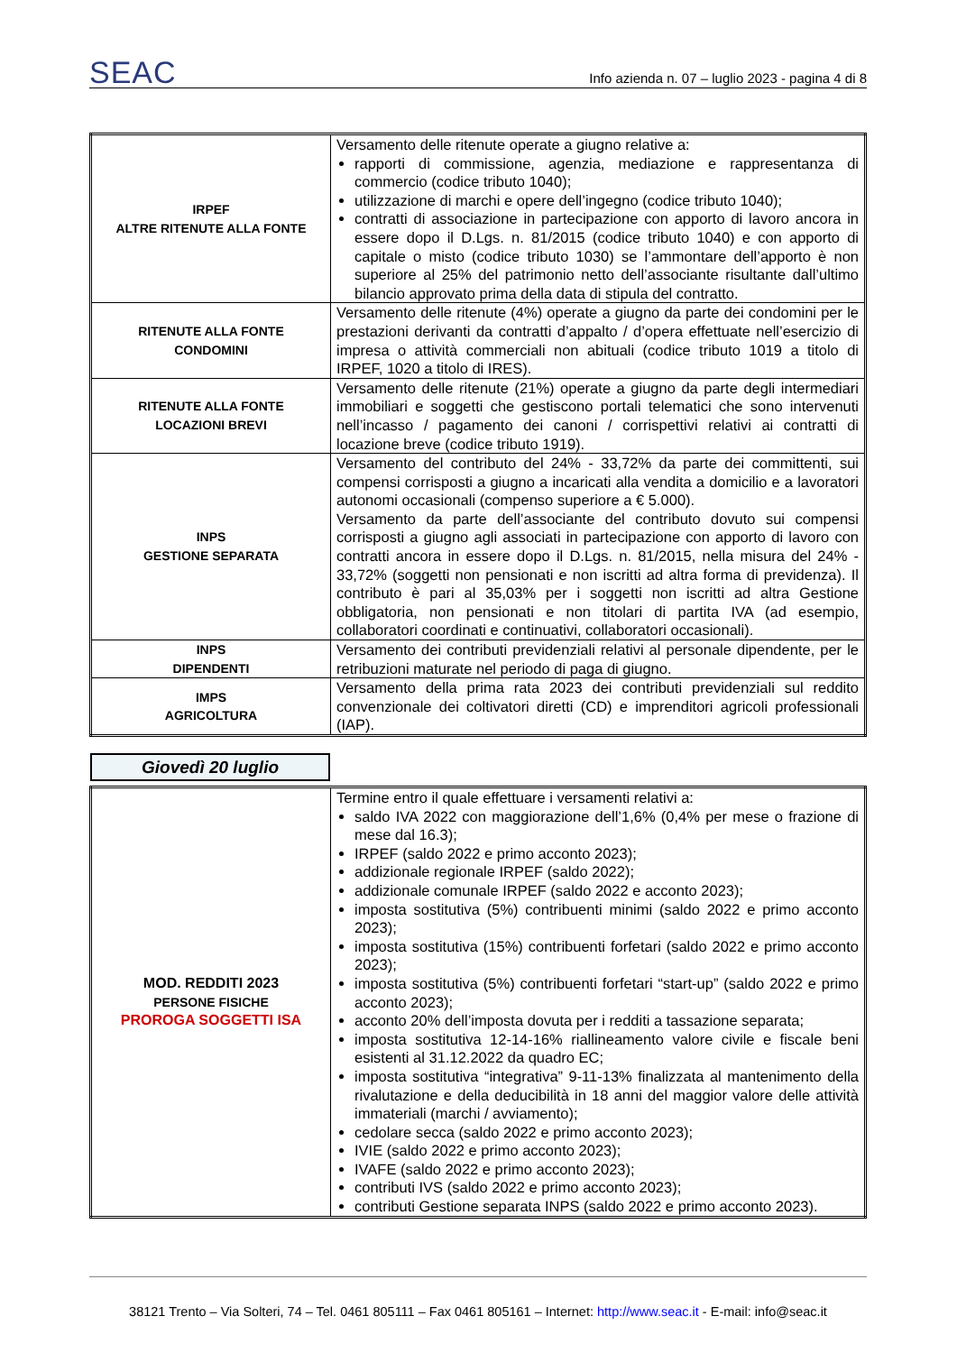SEAC Info azienda n. 07 – luglio 2023 - pagina 4 di 8
| IRPEF ALTRE RITENUTE ALLA FONTE | Versamento delle ritenute operate a giugno relative a: rapporti di commissione, agenzia, mediazione e rappresentanza di commercio (codice tributo 1040); utilizzazione di marchi e opere dell’ingegno (codice tributo 1040); contratti di associazione in partecipazione con apporto di lavoro ancora in essere dopo il D.Lgs. n. 81/2015 (codice tributo 1040) e con apporto di capitale o misto (codice tributo 1030) se l’ammontare dell’apporto è non superiore al 25% del patrimonio netto dell’associante risultante dall’ultimo bilancio approvato prima della data di stipula del contratto. |
| RITENUTE ALLA FONTE CONDOMINI | Versamento delle ritenute (4%) operate a giugno da parte dei condomini per le prestazioni derivanti da contratti d’appalto / d’opera effettuate nell’esercizio di impresa o attività commerciali non abituali (codice tributo 1019 a titolo di IRPEF, 1020 a titolo di IRES). |
| RITENUTE ALLA FONTE LOCAZIONI BREVI | Versamento delle ritenute (21%) operate a giugno da parte degli intermediari immobiliari e soggetti che gestiscono portali telematici che sono intervenuti nell’incasso / pagamento dei canoni / corrispettivi relativi ai contratti di locazione breve (codice tributo 1919). |
| INPS GESTIONE SEPARATA | Versamento del contributo del 24% - 33,72% da parte dei committenti, sui compensi corrisposti a giugno a incaricati alla vendita a domicilio e a lavoratori autonomi occasionali (compenso superiore a € 5.000). Versamento da parte dell’associante del contributo dovuto sui compensi corrisposti a giugno agli associati in partecipazione con apporto di lavoro con contratti ancora in essere dopo il D.Lgs. n. 81/2015, nella misura del 24% - 33,72% (soggetti non pensionati e non iscritti ad altra forma di previdenza). Il contributo è pari al 35,03% per i soggetti non iscritti ad altra Gestione obbligatoria, non pensionati e non titolari di partita IVA (ad esempio, collaboratori coordinati e continuativi, collaboratori occasionali). |
| INPS DIPENDENTI | Versamento dei contributi previdenziali relativi al personale dipendente, per le retribuzioni maturate nel periodo di paga di giugno. |
| IMPS AGRICOLTURA | Versamento della prima rata 2023 dei contributi previdenziali sul reddito convenzionale dei coltivatori diretti (CD) e imprenditori agricoli professionali (IAP). |
Giovedì 20 luglio
| MOD. REDDITI 2023 PERSONE FISICHE PROROGA SOGGETTI ISA | Termine entro il quale effettuare i versamenti relativi a: saldo IVA 2022 con maggiorazione dell’1,6% (0,4% per mese o frazione di mese dal 16.3); IRPEF (saldo 2022 e primo acconto 2023); addizionale regionale IRPEF (saldo 2022); addizionale comunale IRPEF (saldo 2022 e acconto 2023); imposta sostitutiva (5%) contribuenti minimi (saldo 2022 e primo acconto 2023); imposta sostitutiva (15%) contribuenti forfetari (saldo 2022 e primo acconto 2023); imposta sostitutiva (5%) contribuenti forfetari “start-up” (saldo 2022 e primo acconto 2023); acconto 20% dell’imposta dovuta per i redditi a tassazione separata; imposta sostitutiva 12-14-16% riallineamento valore civile e fiscale beni esistenti al 31.12.2022 da quadro EC; imposta sostitutiva “integrativa” 9-11-13% finalizzata al mantenimento della rivalutazione e della deducibilità in 18 anni del maggior valore delle attività immateriali (marchi / avviamento); cedolare secca (saldo 2022 e primo acconto 2023); IVIE (saldo 2022 e primo acconto 2023); IVAFE (saldo 2022 e primo acconto 2023); contributi IVS (saldo 2022 e primo acconto 2023); contributi Gestione separata INPS (saldo 2022 e primo acconto 2023). |
38121 Trento – Via Solteri, 74 – Tel. 0461 805111 – Fax 0461 805161 – Internet: http://www.seac.it - E-mail: info@seac.it